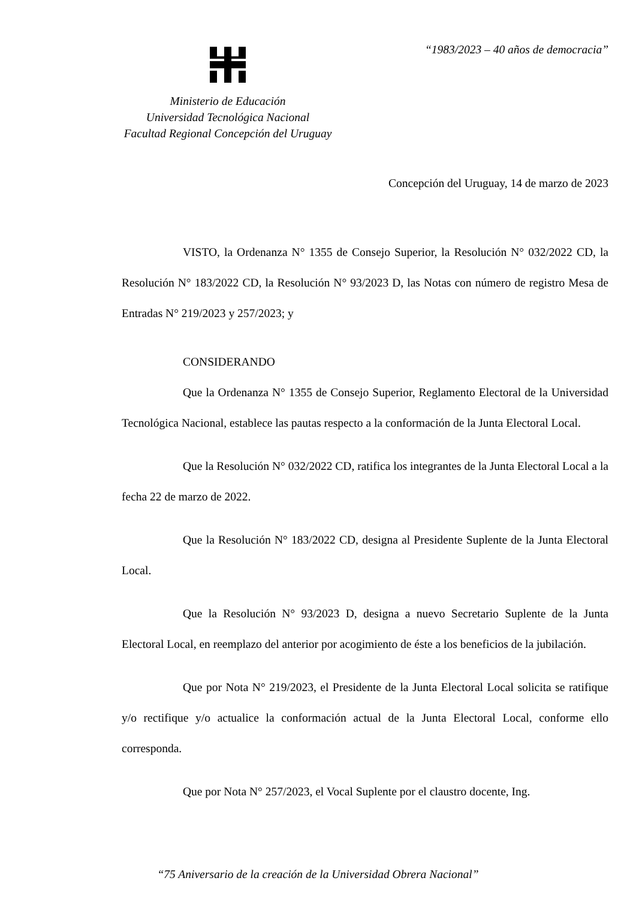“1983/2023 – 40 años de democracia”
Ministerio de Educación
Universidad Tecnológica Nacional
Facultad Regional Concepción del Uruguay
Concepción del Uruguay, 14 de marzo de 2023
VISTO, la Ordenanza N° 1355 de Consejo Superior, la Resolución N° 032/2022 CD, la Resolución N° 183/2022 CD, la Resolución N° 93/2023 D, las Notas con número de registro Mesa de Entradas N° 219/2023 y 257/2023; y
CONSIDERANDO
Que la Ordenanza N° 1355 de Consejo Superior, Reglamento Electoral de la Universidad Tecnológica Nacional, establece las pautas respecto a la conformación de la Junta Electoral Local.
Que la Resolución N° 032/2022 CD, ratifica los integrantes de la Junta Electoral Local a la fecha 22 de marzo de 2022.
Que la Resolución N° 183/2022 CD, designa al Presidente Suplente de la Junta Electoral Local.
Que la Resolución N° 93/2023 D, designa a nuevo Secretario Suplente de la Junta Electoral Local, en reemplazo del anterior por acogimiento de éste a los beneficios de la jubilación.
Que por Nota N° 219/2023, el Presidente de la Junta Electoral Local solicita se ratifique y/o rectifique y/o actualice la conformación actual de la Junta Electoral Local, conforme ello corresponda.
Que por Nota N° 257/2023, el Vocal Suplente por el claustro docente, Ing.
“75 Aniversario de la creación de la Universidad Obrera Nacional”